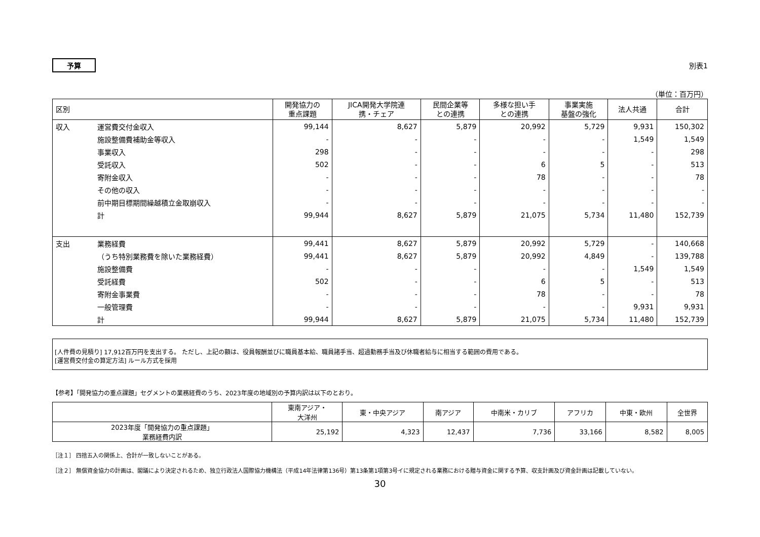予算 別表1
（単位：百万円）
| 区別 | | 開発協力の 重点課題 | JICA開発大学院連 携・チェア | 民間企業等 との連携 | 多様な担い手 との連携 | 事業実施 基盤の強化 | 法人共通 | 合計 |
| --- | --- | --- | --- | --- | --- | --- | --- | --- |
| 収入 | 運営費交付金収入 | 99,144 | 8,627 | 5,879 | 20,992 | 5,729 | 9,931 | 150,302 |
| | 施設整備費補助金等収入 | - | - | - | - | - | 1,549 | 1,549 |
| | 事業収入 | 298 | - | - | - | - | - | 298 |
| | 受託収入 | 502 | - | - | 6 | 5 | - | 513 |
| | 寄附金収入 | - | - | - | 78 | - | - | 78 |
| | その他の収入 | - | - | - | - | - | - | - |
| | 前中期目標期間繰越積立金取崩収入 | - | - | - | - | - | - | - |
| | 計 | 99,944 | 8,627 | 5,879 | 21,075 | 5,734 | 11,480 | 152,739 |
| 支出 | 業務経費 | 99,441 | 8,627 | 5,879 | 20,992 | 5,729 | - | 140,668 |
| | （うち特別業務費を除いた業務経費） | 99,441 | 8,627 | 5,879 | 20,992 | 4,849 | - | 139,788 |
| | 施設整備費 | - | - | - | - | - | 1,549 | 1,549 |
| | 受託経費 | 502 | - | - | 6 | 5 | - | 513 |
| | 寄附金事業費 | - | - | - | 78 | - | - | 78 |
| | 一般管理費 | - | - | - | - | - | 9,931 | 9,931 |
| | 計 | 99,944 | 8,627 | 5,879 | 21,075 | 5,734 | 11,480 | 152,739 |
[人件費の見積り] 17,912百万円を支出する。 ただし、上記の額は、役員報酬並びに職員基本給、職員諸手当、超過勤務手当及び休職者給与に相当する範囲の費用である。
[運営費交付金の算定方法] ルール方式を採用
【参考】「開発協力の重点課題」セグメントの業務経費のうち、2023年度の地域別の予算内訳は以下のとおり。
| | 東南アジア・ 大洋州 | 東・中央アジア | 南アジア | 中南米・カリブ | アフリカ | 中東・欧州 | 全世界 |
| --- | --- | --- | --- | --- | --- | --- | --- |
| 2023年度「開発協力の重点課題」 業務経費内訳 | 25,192 | 4,323 | 12,437 | 7,736 | 33,166 | 8,582 | 8,005 |
［注１］ 四捨五入の関係上、合計が一致しないことがある。
［注２］ 無償資金協力の計画は、閣議により決定されるため、独立行政法人国際協力機構法（平成14年法律第136号）第13条第1項第3号イに規定される業務における贈与資金に関する予算、収支計画及び資金計画は記載していない。
30